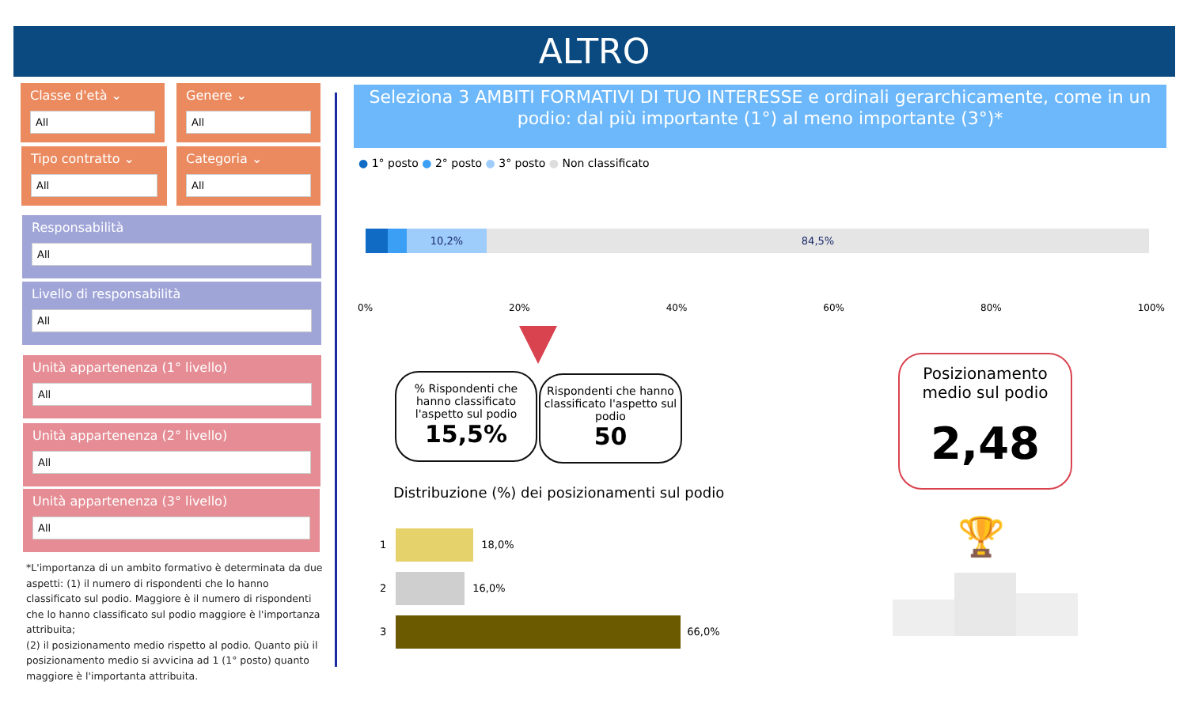ALTRO
Classe d'età ⌄
All
Genere ⌄
All
Tipo contratto ⌄
All
Categoria ⌄
All
Responsabilità
All
Livello di responsabilità
All
Unità appartenenza (1° livello)
All
Unità appartenenza (2° livello)
All
Unità appartenenza (3° livello)
All
*L'importanza di un ambito formativo è determinata da due aspetti: (1) il numero di rispondenti che lo hanno classificato sul podio. Maggiore è il numero di rispondenti che lo hanno classificato sul podio maggiore è l'importanza attribuita;
(2) il posizionamento medio rispetto al podio. Quanto più il posizionamento medio si avvicina ad 1 (1° posto) quanto maggiore è l'importanta attribuita.
Seleziona 3 AMBITI FORMATIVI DI TUO INTERESSE e ordinali gerarchicamente, come in un podio: dal più importante (1°) al meno importante (3°)*
● 1° posto ● 2° posto ● 3° posto ● Non classificato
10,2% 84,5%
0% 20% 40% 60% 80% 100%
% Rispondenti che hanno classificato l'aspetto sul podio
15,5%
Rispondenti che hanno classificato l'aspetto sul podio
50
Posizionamento medio sul podio
2,48
Distribuzione (%) dei posizionamenti sul podio
1
18,0%
2
16,0%
3
66,0%
🏆